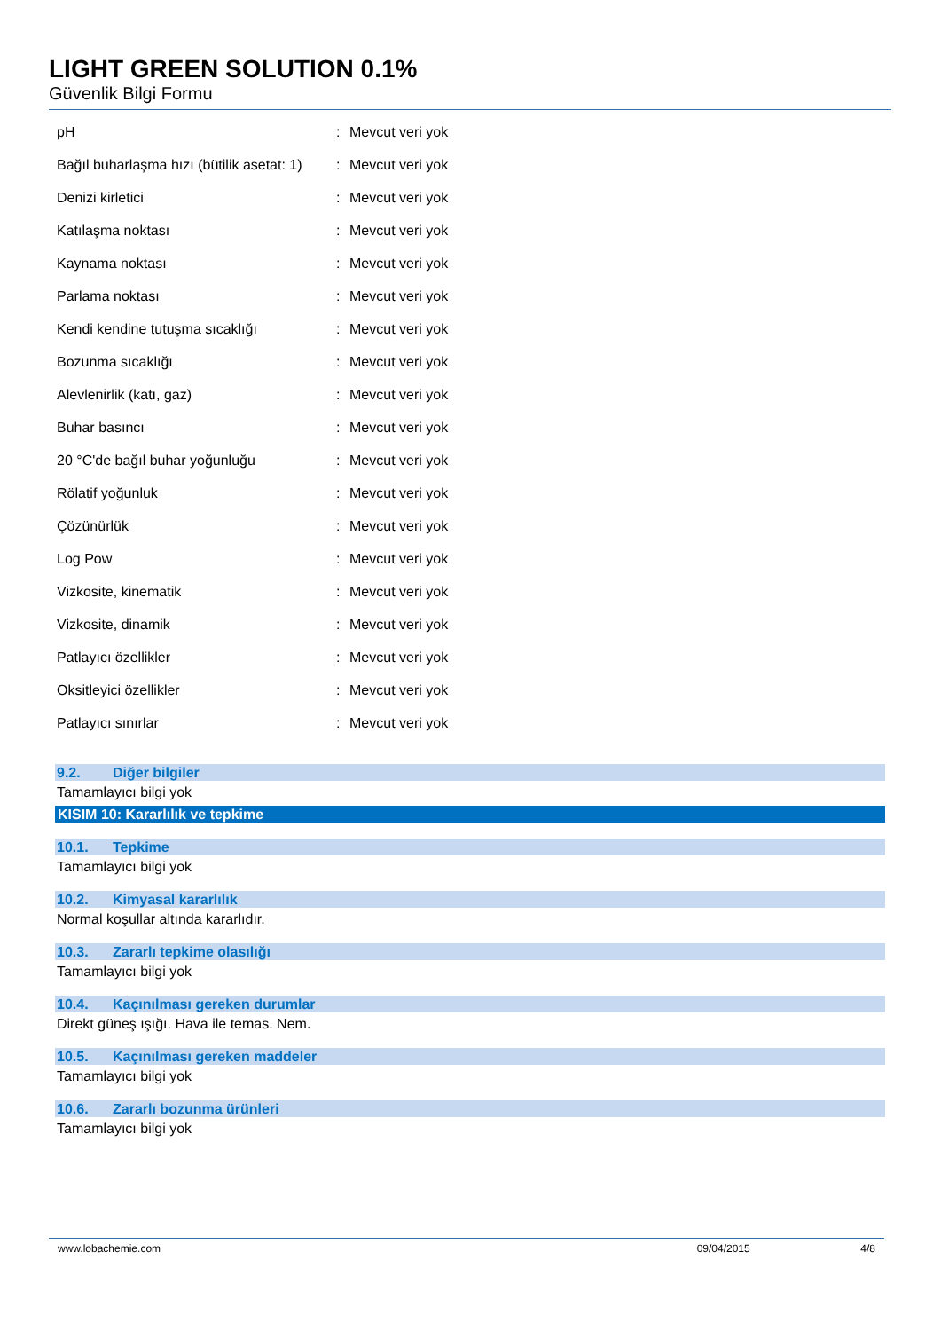LIGHT GREEN SOLUTION 0.1%
Güvenlik Bilgi Formu
| pH | : | Mevcut veri yok |
| Bağıl buharlaşma hızı (bütilik asetat: 1) | : | Mevcut veri yok |
| Denizi kirletici | : | Mevcut veri yok |
| Katılaşma noktası | : | Mevcut veri yok |
| Kaynama noktası | : | Mevcut veri yok |
| Parlama noktası | : | Mevcut veri yok |
| Kendi kendine tutuşma sıcaklığı | : | Mevcut veri yok |
| Bozunma sıcaklığı | : | Mevcut veri yok |
| Alevlenirlik (katı, gaz) | : | Mevcut veri yok |
| Buhar basıncı | : | Mevcut veri yok |
| 20 °C'de bağıl buhar yoğunluğu | : | Mevcut veri yok |
| Rölatif yoğunluk | : | Mevcut veri yok |
| Çözünürlük | : | Mevcut veri yok |
| Log Pow | : | Mevcut veri yok |
| Vizkosite, kinematik | : | Mevcut veri yok |
| Vizkosite, dinamik | : | Mevcut veri yok |
| Patlayıcı özellikler | : | Mevcut veri yok |
| Oksitleyici özellikler | : | Mevcut veri yok |
| Patlayıcı sınırlar | : | Mevcut veri yok |
9.2. Diğer bilgiler
Tamamlayıcı bilgi yok
KISIM 10: Kararlılık ve tepkime
10.1. Tepkime
Tamamlayıcı bilgi yok
10.2. Kimyasal kararlılık
Normal koşullar altında kararlıdır.
10.3. Zararlı tepkime olasılığı
Tamamlayıcı bilgi yok
10.4. Kaçınılması gereken durumlar
Direkt güneş ışığı. Hava ile temas. Nem.
10.5. Kaçınılması gereken maddeler
Tamamlayıcı bilgi yok
10.6. Zararlı bozunma ürünleri
Tamamlayıcı bilgi yok
www.lobachemie.com 09/04/2015 4/8